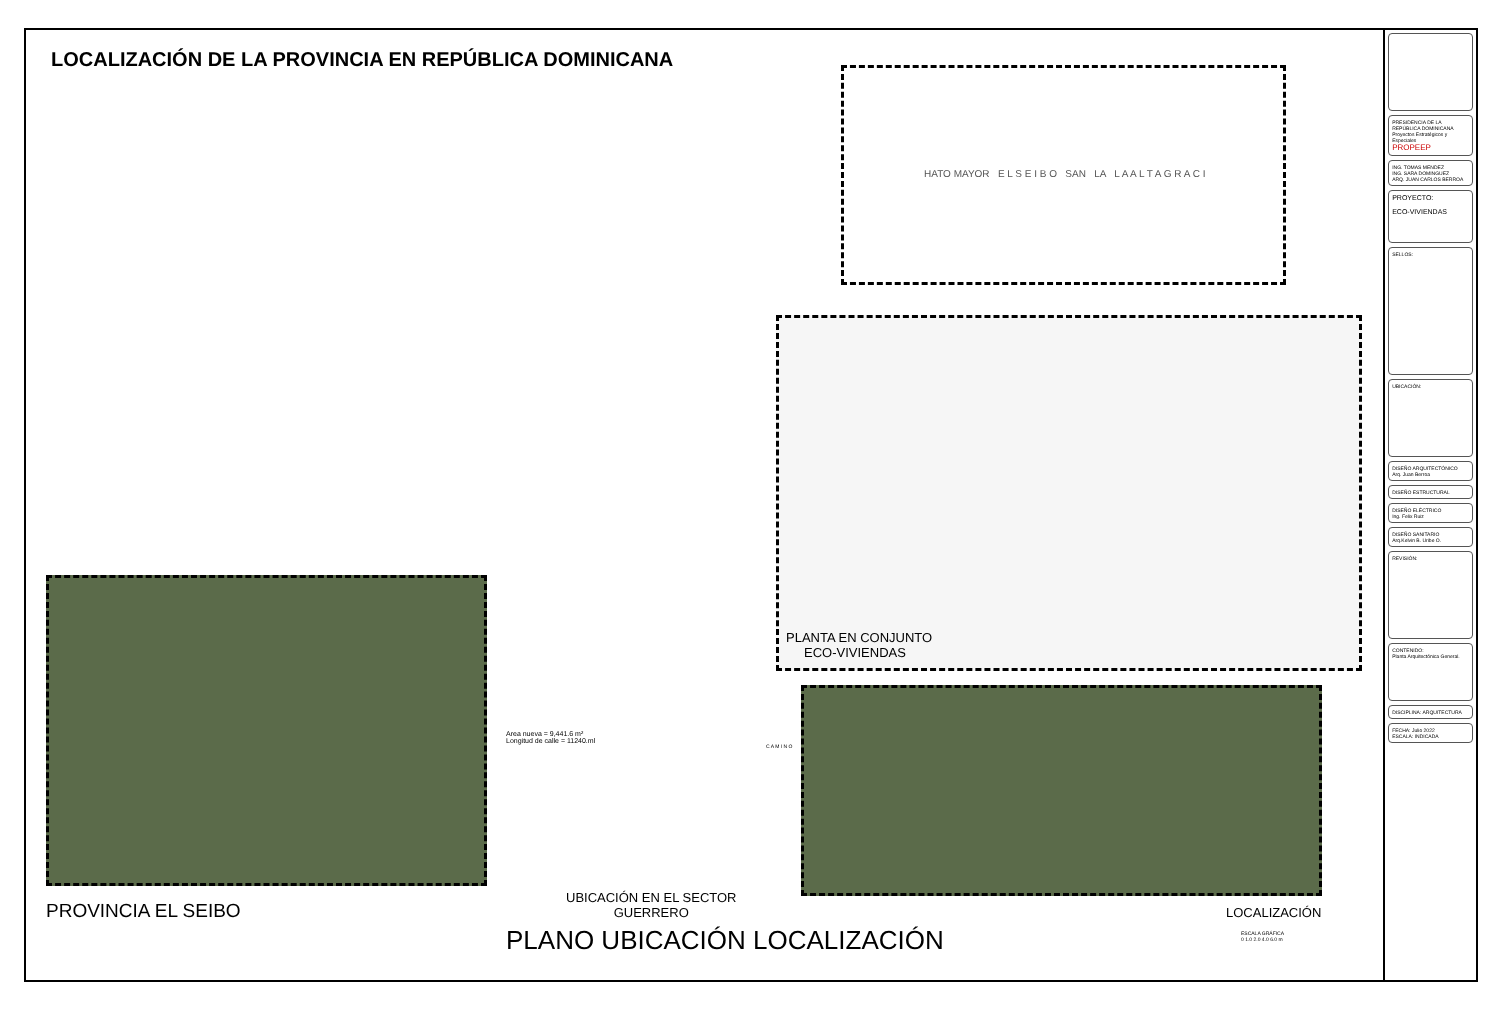LOCALIZACIÓN DE LA PROVINCIA EN REPÚBLICA DOMINICANA
HATO MAYOR E L S E I B O SAN LA L A A L T A G R A C I
PLANTA EN CONJUNTO
ECO-VIVIENDAS
PROVINCIA EL SEIBO
Area nueva = 9,441.6 m²
Longitud de calle = 11240.ml
C A M I N O
UBICACIÓN EN EL SECTOR
GUERRERO
LOCALIZACIÓN
PLANO UBICACIÓN LOCALIZACIÓN
ESCALA GRÁFICA
0 1.0 2.0 4.0 6.0 m
PRESIDENCIA DE LA REPÚBLICA DOMINICANA
Proyectos Estratégicos y Especiales
PROPEEP
ING. TOMAS MENDEZ
ING. SARA DOMINGUEZ
ARQ. JUAN CARLOS BERROA
PROYECTO:
ECO-VIVIENDAS
SELLOS:
UBICACIÓN:
DISEÑO ARQUITECTÓNICO
Arq. Juan Berroa
DISEÑO ESTRUCTURAL
DISEÑO ELÉCTRICO
Ing. Felix Ruiz
DISEÑO SANITARIO
Arq.Kelvin B. Uribe O.
REVISIÓN:
CONTENIDO:
Planta Arquitectónica General.
DISCIPLINA: ARQUITECTURA
FECHA: Julio 2022
ESCALA: INDICADA